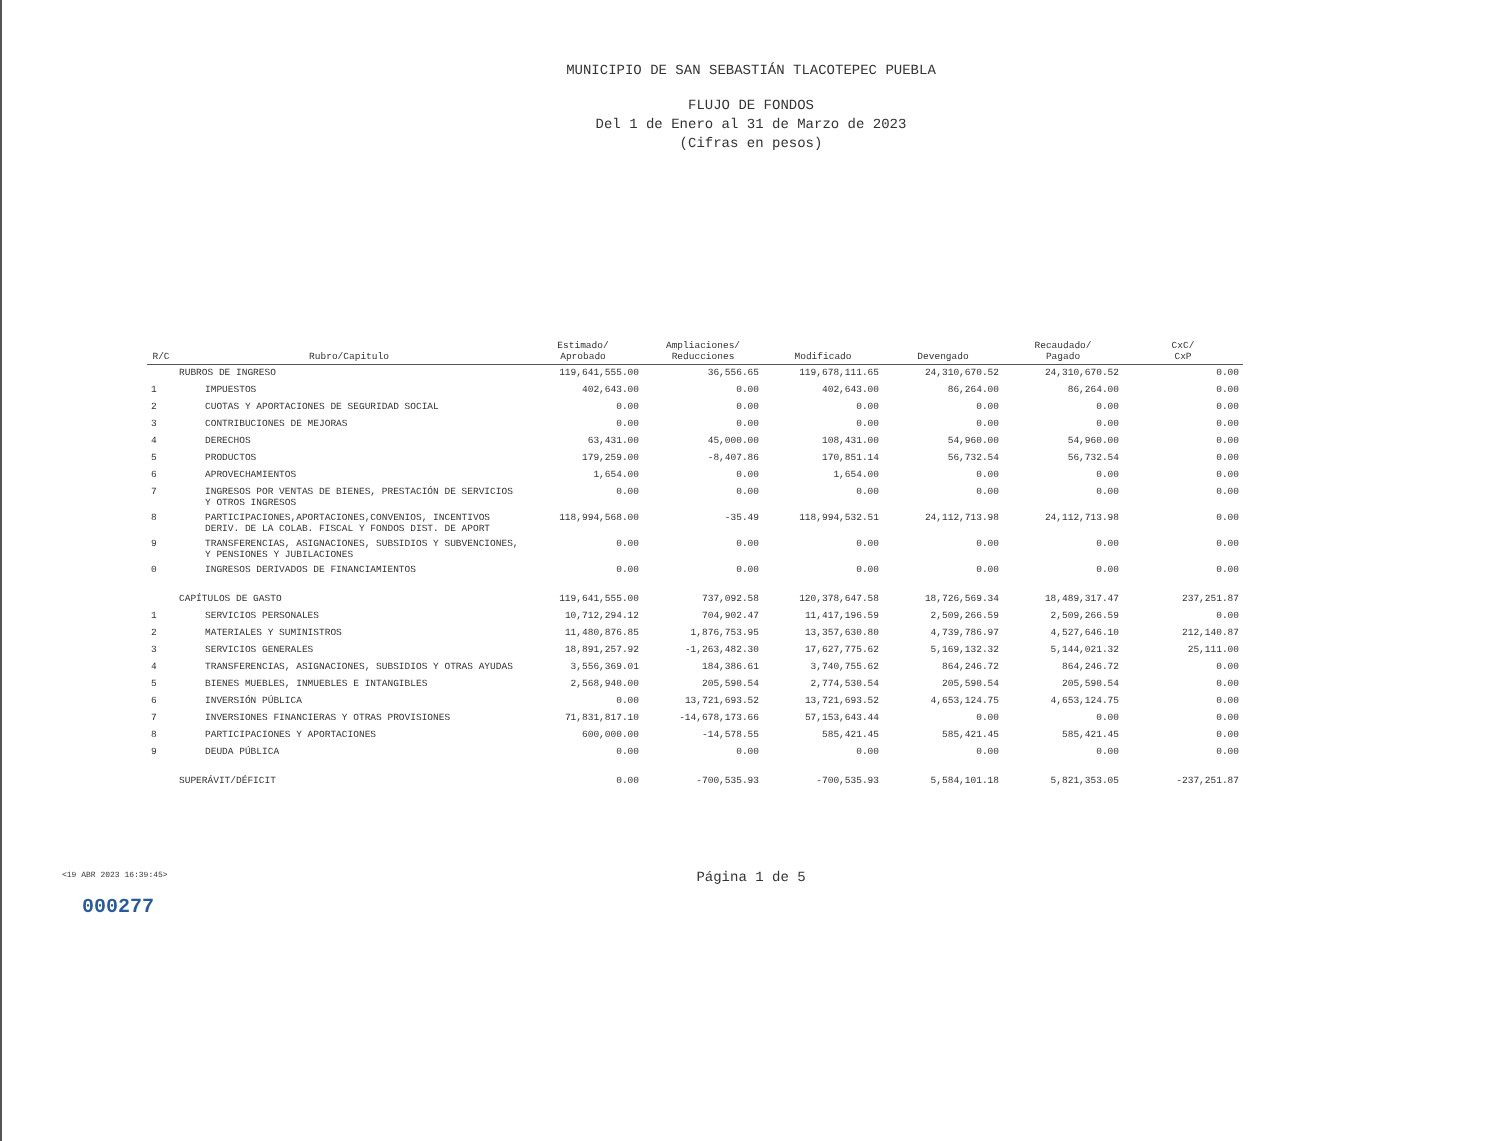MUNICIPIO DE SAN SEBASTIÁN TLACOTEPEC PUEBLA
FLUJO DE FONDOS
Del 1 de Enero al 31 de Marzo de 2023
(Cifras en pesos)
| R/C | Rubro/Capitulo | Estimado/ Aprobado | Ampliaciones/ Reducciones | Modificado | Devengado | Recaudado/ Pagado | CxC/ CxP |
| --- | --- | --- | --- | --- | --- | --- | --- |
| | RUBROS DE INGRESO | 119,641,555.00 | 36,556.65 | 119,678,111.65 | 24,310,670.52 | 24,310,670.52 | 0.00 |
| 1 | IMPUESTOS | 402,643.00 | 0.00 | 402,643.00 | 86,264.00 | 86,264.00 | 0.00 |
| 2 | CUOTAS Y APORTACIONES DE SEGURIDAD SOCIAL | 0.00 | 0.00 | 0.00 | 0.00 | 0.00 | 0.00 |
| 3 | CONTRIBUCIONES DE MEJORAS | 0.00 | 0.00 | 0.00 | 0.00 | 0.00 | 0.00 |
| 4 | DERECHOS | 63,431.00 | 45,000.00 | 108,431.00 | 54,960.00 | 54,960.00 | 0.00 |
| 5 | PRODUCTOS | 179,259.00 | -8,407.86 | 170,851.14 | 56,732.54 | 56,732.54 | 0.00 |
| 6 | APROVECHAMIENTOS | 1,654.00 | 0.00 | 1,654.00 | 0.00 | 0.00 | 0.00 |
| 7 | INGRESOS POR VENTAS DE BIENES, PRESTACIÓN DE SERVICIOS Y OTROS INGRESOS | 0.00 | 0.00 | 0.00 | 0.00 | 0.00 | 0.00 |
| 8 | PARTICIPACIONES,APORTACIONES,CONVENIOS, INCENTIVOS DERIV. DE LA COLAB. FISCAL Y FONDOS DIST. DE APORT | 118,994,568.00 | -35.49 | 118,994,532.51 | 24,112,713.98 | 24,112,713.98 | 0.00 |
| 9 | TRANSFERENCIAS, ASIGNACIONES, SUBSIDIOS Y SUBVENCIONES, Y PENSIONES Y JUBILACIONES | 0.00 | 0.00 | 0.00 | 0.00 | 0.00 | 0.00 |
| 0 | INGRESOS DERIVADOS DE FINANCIAMIENTOS | 0.00 | 0.00 | 0.00 | 0.00 | 0.00 | 0.00 |
| | CAPÍTULOS DE GASTO | 119,641,555.00 | 737,092.58 | 120,378,647.58 | 18,726,569.34 | 18,489,317.47 | 237,251.87 |
| 1 | SERVICIOS PERSONALES | 10,712,294.12 | 704,902.47 | 11,417,196.59 | 2,509,266.59 | 2,509,266.59 | 0.00 |
| 2 | MATERIALES Y SUMINISTROS | 11,480,876.85 | 1,876,753.95 | 13,357,630.80 | 4,739,786.97 | 4,527,646.10 | 212,140.87 |
| 3 | SERVICIOS GENERALES | 18,891,257.92 | -1,263,482.30 | 17,627,775.62 | 5,169,132.32 | 5,144,021.32 | 25,111.00 |
| 4 | TRANSFERENCIAS, ASIGNACIONES, SUBSIDIOS Y OTRAS AYUDAS | 3,556,369.01 | 184,386.61 | 3,740,755.62 | 864,246.72 | 864,246.72 | 0.00 |
| 5 | BIENES MUEBLES, INMUEBLES E INTANGIBLES | 2,568,940.00 | 205,590.54 | 2,774,530.54 | 205,590.54 | 205,590.54 | 0.00 |
| 6 | INVERSIÓN PÚBLICA | 0.00 | 13,721,693.52 | 13,721,693.52 | 4,653,124.75 | 4,653,124.75 | 0.00 |
| 7 | INVERSIONES FINANCIERAS Y OTRAS PROVISIONES | 71,831,817.10 | -14,678,173.66 | 57,153,643.44 | 0.00 | 0.00 | 0.00 |
| 8 | PARTICIPACIONES Y APORTACIONES | 600,000.00 | -14,578.55 | 585,421.45 | 585,421.45 | 585,421.45 | 0.00 |
| 9 | DEUDA PÚBLICA | 0.00 | 0.00 | 0.00 | 0.00 | 0.00 | 0.00 |
| | SUPERÁVIT/DÉFICIT | 0.00 | -700,535.93 | -700,535.93 | 5,584,101.18 | 5,821,353.05 | -237,251.87 |
<19 ABR 2023 16:39:45>
Página 1 de 5
000277